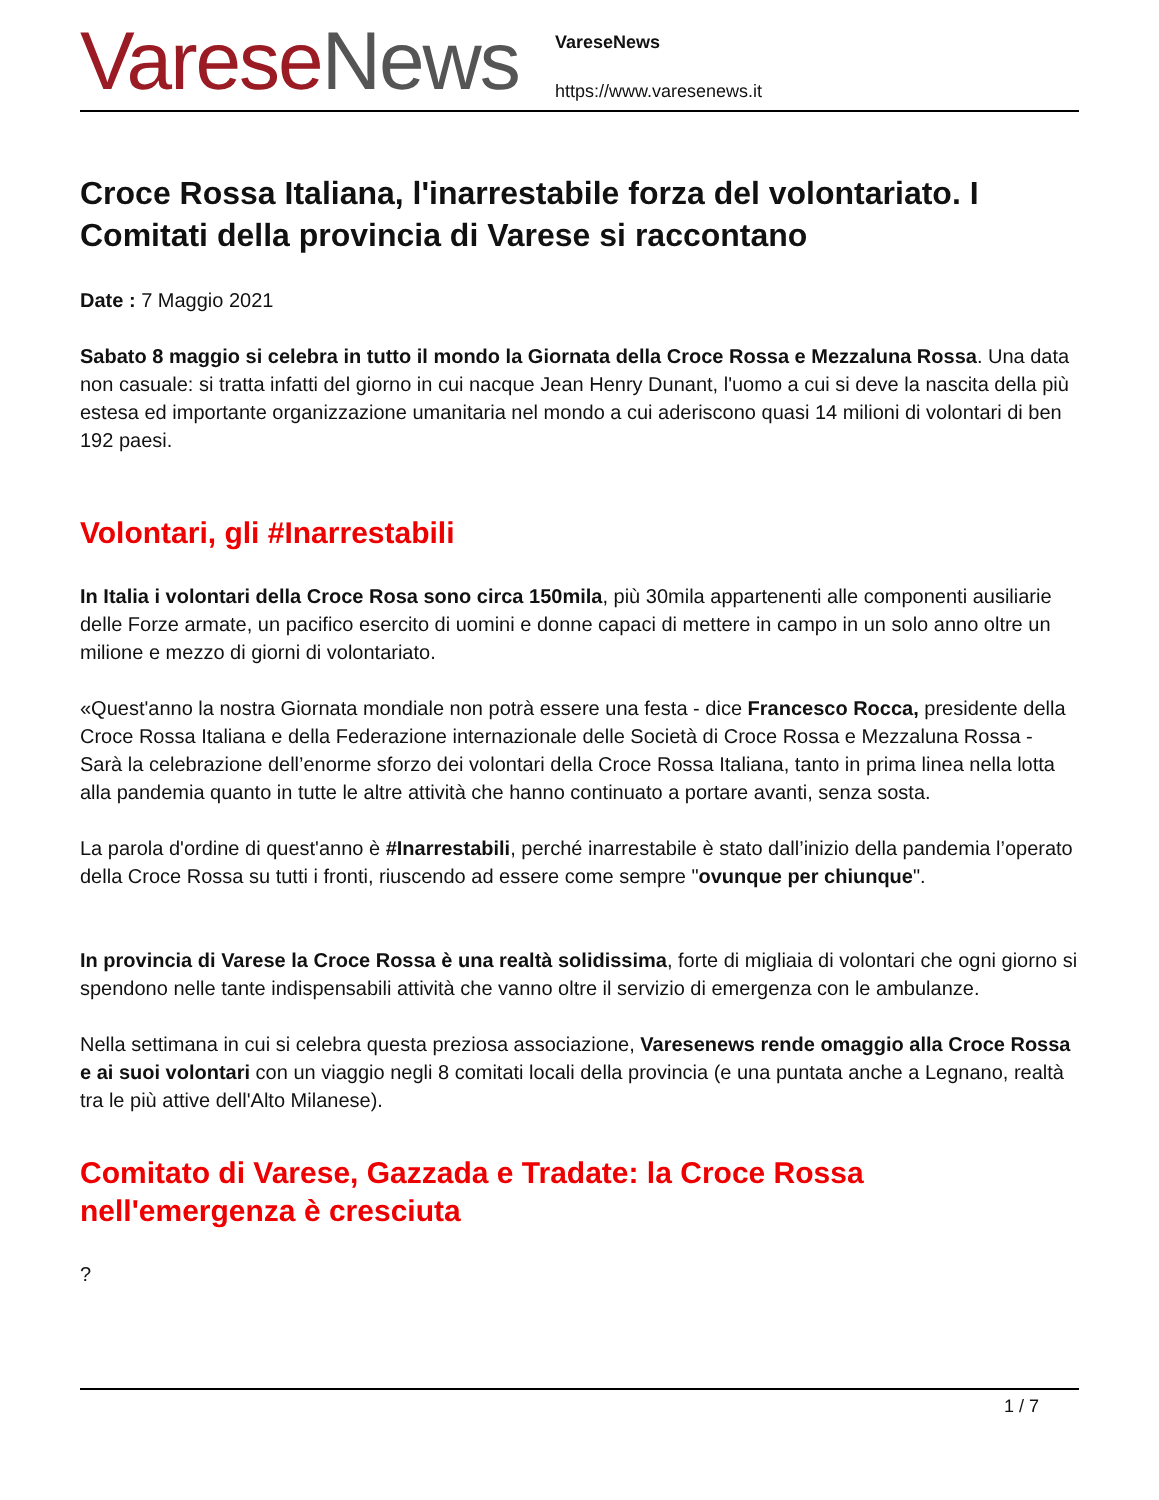Varese News
VareseNews
https://www.varesenews.it
Croce Rossa Italiana, l'inarrestabile forza del volontariato. I Comitati della provincia di Varese si raccontano
Date : 7 Maggio 2021
Sabato 8 maggio si celebra in tutto il mondo la Giornata della Croce Rossa e Mezzaluna Rossa. Una data non casuale: si tratta infatti del giorno in cui nacque Jean Henry Dunant, l'uomo a cui si deve la nascita della più estesa ed importante organizzazione umanitaria nel mondo a cui aderiscono quasi 14 milioni di volontari di ben 192 paesi.
Volontari, gli #Inarrestabili
In Italia i volontari della Croce Rosa sono circa 150mila, più 30mila appartenenti alle componenti ausiliarie delle Forze armate, un pacifico esercito di uomini e donne capaci di mettere in campo in un solo anno oltre un milione e mezzo di giorni di volontariato.
«Quest'anno la nostra Giornata mondiale non potrà essere una festa - dice Francesco Rocca, presidente della Croce Rossa Italiana e della Federazione internazionale delle Società di Croce Rossa e Mezzaluna Rossa - Sarà la celebrazione dell’enorme sforzo dei volontari della Croce Rossa Italiana, tanto in prima linea nella lotta alla pandemia quanto in tutte le altre attività che hanno continuato a portare avanti, senza sosta.
La parola d'ordine di quest'anno è #Inarrestabili, perché inarrestabile è stato dall’inizio della pandemia l’operato della Croce Rossa su tutti i fronti, riuscendo ad essere come sempre "ovunque per chiunque".
In provincia di Varese la Croce Rossa è una realtà solidissima, forte di migliaia di volontari che ogni giorno si spendono nelle tante indispensabili attività che vanno oltre il servizio di emergenza con le ambulanze.
Nella settimana in cui si celebra questa preziosa associazione, Varesenews rende omaggio alla Croce Rossa e ai suoi volontari con un viaggio negli 8 comitati locali della provincia (e una puntata anche a Legnano, realtà tra le più attive dell'Alto Milanese).
Comitato di Varese, Gazzada e Tradate: la Croce Rossa nell'emergenza è cresciuta
?
1 / 7